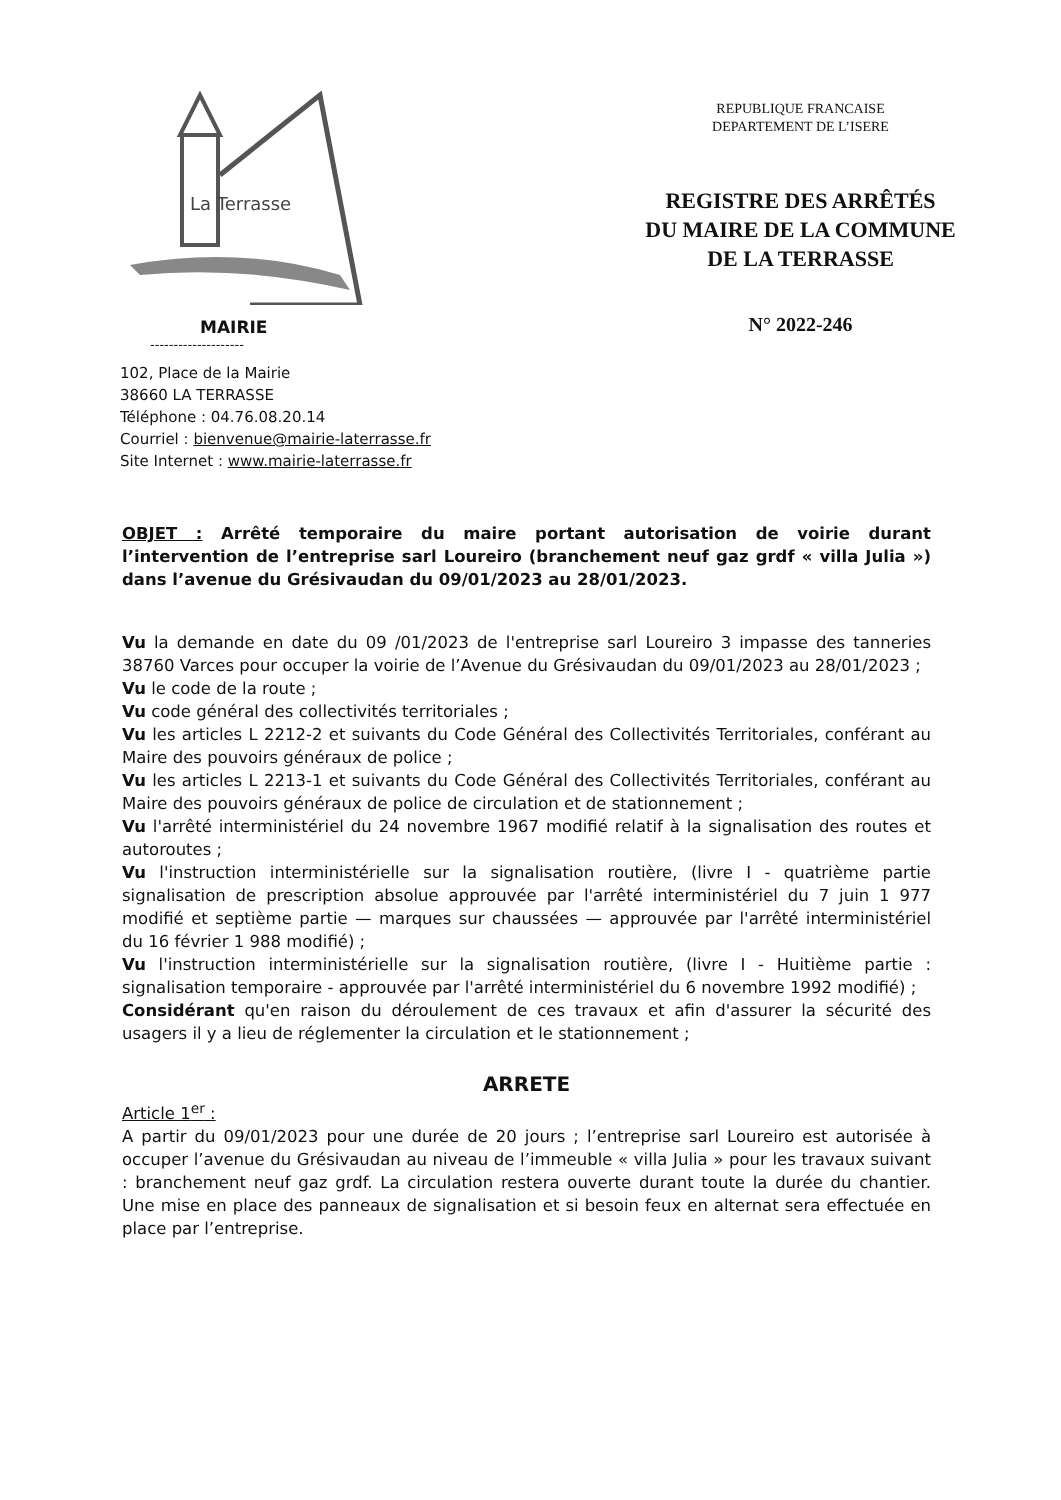La Terrasse
MAIRIE
--------------------
102, Place de la Mairie
38660 LA TERRASSE
Téléphone : 04.76.08.20.14
Courriel : bienvenue@mairie-laterrasse.fr
Site Internet : www.mairie-laterrasse.fr
REPUBLIQUE FRANCAISE
DEPARTEMENT DE L’ISERE
REGISTRE DES ARRÊTÉS
DU MAIRE DE LA COMMUNE
DE LA TERRASSE
N° 2022-246
OBJET : Arrêté temporaire du maire portant autorisation de voirie durant l’intervention de l’entreprise sarl Loureiro (branchement neuf gaz grdf « villa Julia ») dans l’avenue du Grésivaudan du 09/01/2023 au 28/01/2023.
Vu la demande en date du 09 /01/2023 de l'entreprise sarl Loureiro 3 impasse des tanneries 38760 Varces pour occuper la voirie de l’Avenue du Grésivaudan du 09/01/2023 au 28/01/2023 ;
Vu le code de la route ;
Vu code général des collectivités territoriales ;
Vu les articles L 2212-2 et suivants du Code Général des Collectivités Territoriales, conférant au Maire des pouvoirs généraux de police ;
Vu les articles L 2213-1 et suivants du Code Général des Collectivités Territoriales, conférant au Maire des pouvoirs généraux de police de circulation et de stationnement ;
Vu l'arrêté interministériel du 24 novembre 1967 modifié relatif à la signalisation des routes et autoroutes ;
Vu l'instruction interministérielle sur la signalisation routière, (livre I - quatrième partie signalisation de prescription absolue approuvée par l'arrêté interministériel du 7 juin 1 977 modifié et septième partie — marques sur chaussées — approuvée par l'arrêté interministériel du 16 février 1 988 modifié) ;
Vu l'instruction interministérielle sur la signalisation routière, (livre I - Huitième partie : signalisation temporaire - approuvée par l'arrêté interministériel du 6 novembre 1992 modifié) ;
Considérant qu'en raison du déroulement de ces travaux et afin d'assurer la sécurité des usagers il y a lieu de réglementer la circulation et le stationnement ;
ARRETE
Article 1<sup>er</sup> :
A partir du 09/01/2023 pour une durée de 20 jours ; l’entreprise sarl Loureiro est autorisée à occuper l’avenue du Grésivaudan au niveau de l’immeuble « villa Julia » pour les travaux suivant : branchement neuf gaz grdf. La circulation restera ouverte durant toute la durée du chantier. Une mise en place des panneaux de signalisation et si besoin feux en alternat sera effectuée en place par l’entreprise.